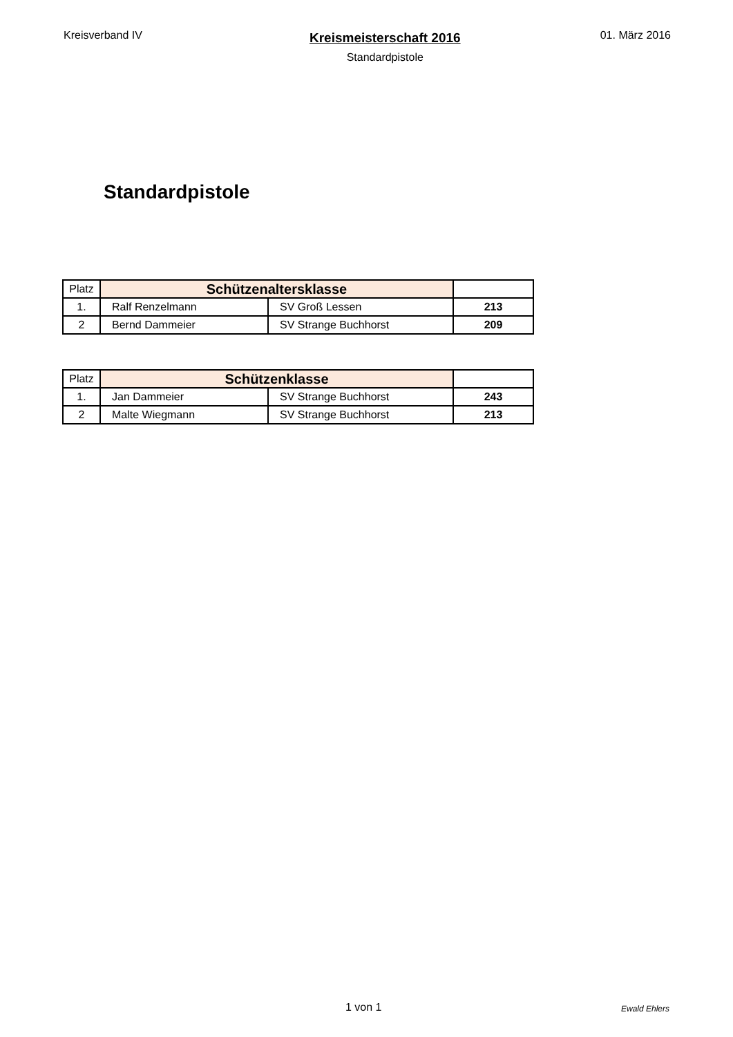Kreisverband IV
Kreismeisterschaft 2016
Standardpistole
01. März 2016
Standardpistole
| Platz | Schützenaltersklasse | | |
| --- | --- | --- | --- |
| 1. | Ralf Renzelmann | SV Groß Lessen | 213 |
| 2 | Bernd Dammeier | SV Strange Buchhorst | 209 |
| Platz | Schützenklasse | | |
| --- | --- | --- | --- |
| 1. | Jan Dammeier | SV Strange Buchhorst | 243 |
| 2 | Malte Wiegmann | SV Strange Buchhorst | 213 |
1 von 1 Ewald Ehlers